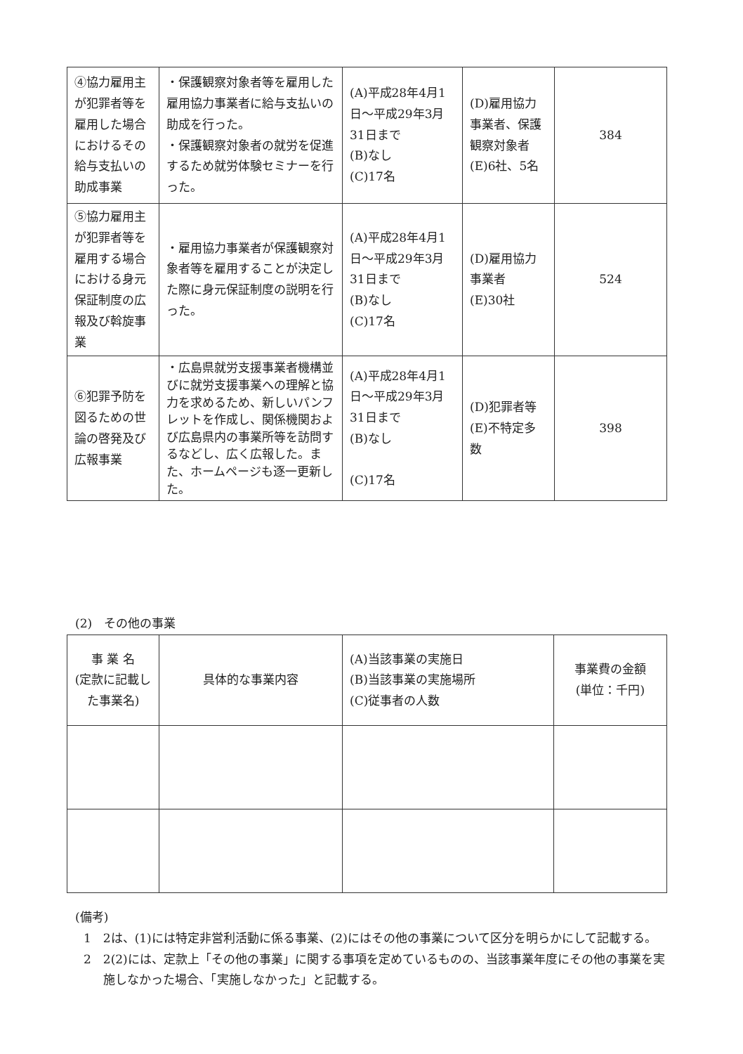| ④協力雇用主が犯罪者等を雇用した場合におけるその給与支払いの助成事業 | ・保護観察対象者等を雇用した雇用協力事業者に給与支払いの助成を行った。 ・保護観察対象者の就労を促進するため就労体験セミナーを行った。 | (A)平成28年4月1日～平成29年3月31日まで (B)なし (C)17名 | (D)雇用協力事業者、保護観察対象者 (E)6社、5名 | 384 |
| ⑤協力雇用主が犯罪者等を雇用する場合における身元保証制度の広報及び斡旋事業 | ・雇用協力事業者が保護観察対象者等を雇用することが決定した際に身元保証制度の説明を行った。 | (A)平成28年4月1日～平成29年3月31日まで (B)なし (C)17名 | (D)雇用協力事業者 (E)30社 | 524 |
| ⑥犯罪予防を図るための世論の啓発及び広報事業 | ・広島県就労支援事業者機構並びに就労支援事業への理解と協力を求めるため、新しいパンフレットを作成し、関係機関および広島県内の事業所等を訪問するなどし、広く広報した。また、ホームページも逐一更新した。 | (A)平成28年4月1日～平成29年3月31日まで (B)なし (C)17名 | (D)犯罪者等 (E)不特定多数 | 398 |
(2)　その他の事業
| 事 業 名 (定款に記載した事業名) | 具体的な事業内容 | (A)当該事業の実施日 (B)当該事業の実施場所 (C)従事者の人数 | 事業費の金額 (単位：千円) |
(備考)
1　2は、(1)には特定非営利活動に係る事業、(2)にはその他の事業について区分を明らかにして記載する。
2　2(2)には、定款上「その他の事業」に関する事項を定めているものの、当該事業年度にその他の事業を実施しなかった場合、「実施しなかった」と記載する。